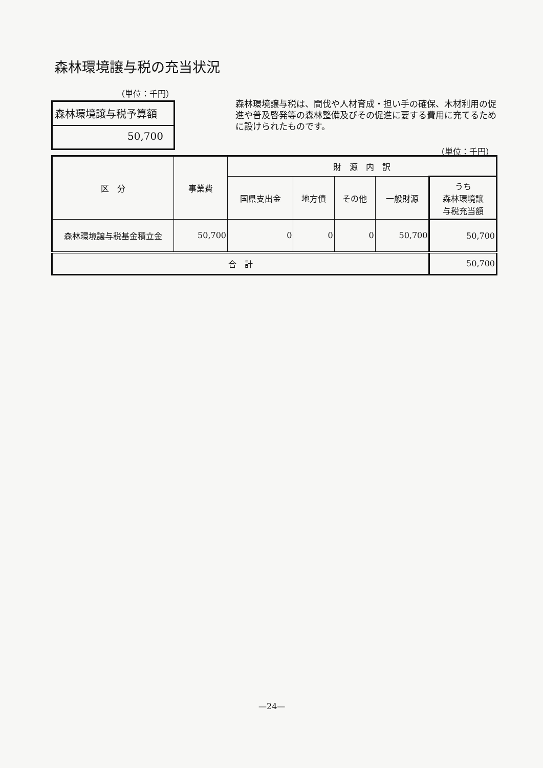森林環境譲与税の充当状況
（単位：千円）
森林環境譲与税予算額
50,700
森林環境譲与税は、間伐や人材育成・担い手の確保、木材利用の促進や普及啓発等の森林整備及びその促進に要する費用に充てるために設けられたものです。
（単位：千円）
| 区 分 | 事業費 | 財 源 内 訳 | | | | |
| --- | --- | --- | --- | --- | --- | --- |
| | | 国県支出金 | 地方債 | その他 | 一般財源 | うち 森林環境譲 与税充当額 |
| 森林環境譲与税基金積立金 | 50,700 | 0 | 0 | 0 | 50,700 | 50,700 |
| 合 計 | | | | | | 50,700 |
—24—